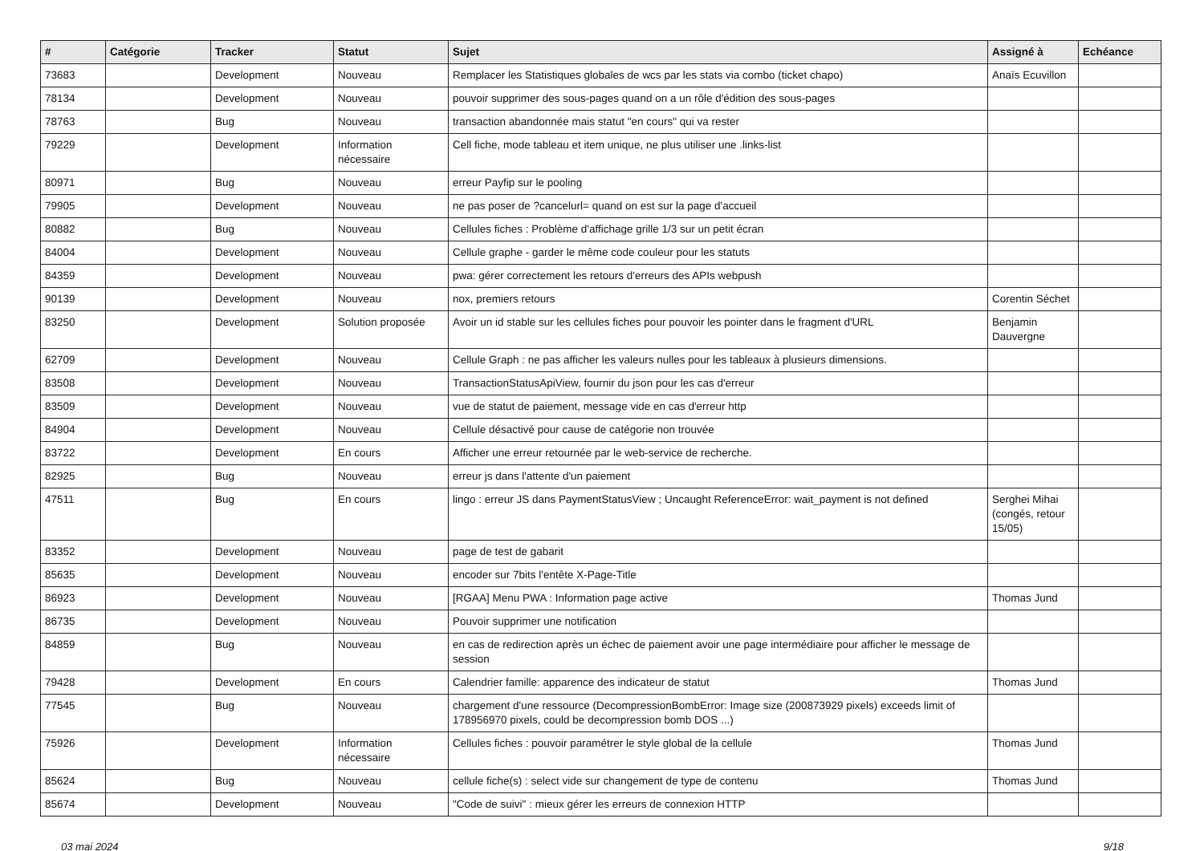| # | Catégorie | Tracker | Statut | Sujet | Assigné à | Echéance |
| --- | --- | --- | --- | --- | --- | --- |
| 73683 | | Development | Nouveau | Remplacer les Statistiques globales de wcs par les stats via combo (ticket chapo) | Anaïs Ecuvillon | |
| 78134 | | Development | Nouveau | pouvoir supprimer des sous-pages quand on a un rôle d'édition des sous-pages | | |
| 78763 | | Bug | Nouveau | transaction abandonnée mais statut "en cours" qui va rester | | |
| 79229 | | Development | Information nécessaire | Cell fiche, mode tableau et item unique, ne plus utiliser une .links-list | | |
| 80971 | | Bug | Nouveau | erreur Payfip sur le pooling | | |
| 79905 | | Development | Nouveau | ne pas poser de ?cancelurl= quand on est sur la page d'accueil | | |
| 80882 | | Bug | Nouveau | Cellules fiches : Problème d'affichage grille 1/3 sur un petit écran | | |
| 84004 | | Development | Nouveau | Cellule graphe - garder le même code couleur pour les statuts | | |
| 84359 | | Development | Nouveau | pwa: gérer correctement les retours d'erreurs des APIs webpush | | |
| 90139 | | Development | Nouveau | nox, premiers retours | Corentin Séchet | |
| 83250 | | Development | Solution proposée | Avoir un id stable sur les cellules fiches pour pouvoir les pointer dans le fragment d'URL | Benjamin Dauvergne | |
| 62709 | | Development | Nouveau | Cellule Graph : ne pas afficher les valeurs nulles pour les tableaux à plusieurs dimensions. | | |
| 83508 | | Development | Nouveau | TransactionStatusApiView, fournir du json pour les cas d'erreur | | |
| 83509 | | Development | Nouveau | vue de statut de paiement, message vide en cas d'erreur http | | |
| 84904 | | Development | Nouveau | Cellule désactivé pour cause de catégorie non trouvée | | |
| 83722 | | Development | En cours | Afficher une erreur retournée par le web-service de recherche. | | |
| 82925 | | Bug | Nouveau | erreur js dans l'attente d'un paiement | | |
| 47511 | | Bug | En cours | lingo : erreur JS dans PaymentStatusView ; Uncaught ReferenceError: wait_payment is not defined | Serghei Mihai (congés, retour 15/05) | |
| 83352 | | Development | Nouveau | page de test de gabarit | | |
| 85635 | | Development | Nouveau | encoder sur 7bits l'entête X-Page-Title | | |
| 86923 | | Development | Nouveau | [RGAA] Menu PWA : Information page active | Thomas Jund | |
| 86735 | | Development | Nouveau | Pouvoir supprimer une notification | | |
| 84859 | | Bug | Nouveau | en cas de redirection après un échec de paiement avoir une page intermédiaire pour afficher le message de session | | |
| 79428 | | Development | En cours | Calendrier famille: apparence des indicateur de statut | Thomas Jund | |
| 77545 | | Bug | Nouveau | chargement d'une ressource (DecompressionBombError: Image size (200873929 pixels) exceeds limit of 178956970 pixels, could be decompression bomb DOS ...) | | |
| 75926 | | Development | Information nécessaire | Cellules fiches : pouvoir paramétrer le style global de la cellule | Thomas Jund | |
| 85624 | | Bug | Nouveau | cellule fiche(s) : select vide sur changement de type de contenu | Thomas Jund | |
| 85674 | | Development | Nouveau | "Code de suivi" : mieux gérer les erreurs de connexion HTTP | | |
03 mai 2024 9/18